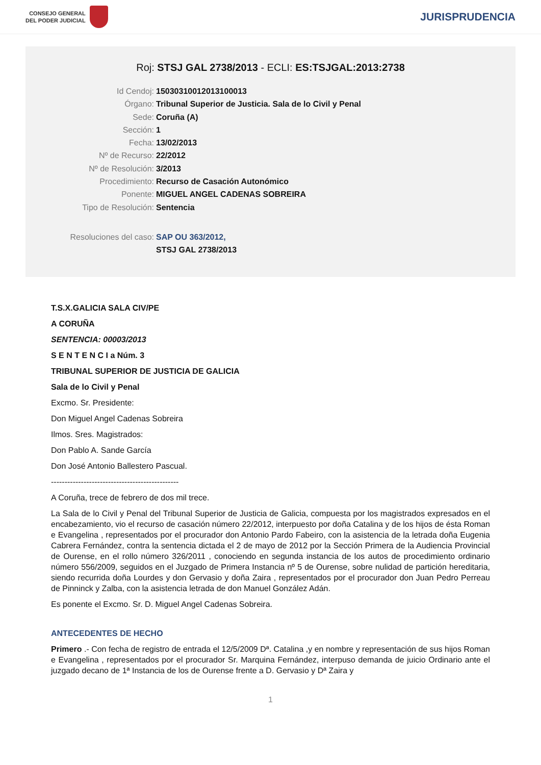CONSEJO GENERAL
DEL PODER JUDICIAL
JURISPRUDENCIA
Roj: STSJ GAL 2738/2013 - ECLI: ES:TSJGAL:2013:2738
Id Cendoj: 15030310012013100013
Órgano: Tribunal Superior de Justicia. Sala de lo Civil y Penal
Sede: Coruña (A)
Sección: 1
Fecha: 13/02/2013
Nº de Recurso: 22/2012
Nº de Resolución: 3/2013
Procedimiento: Recurso de Casación Autonómico
Ponente: MIGUEL ANGEL CADENAS SOBREIRA
Tipo de Resolución: Sentencia
Resoluciones del caso: SAP OU 363/2012,
STSJ GAL 2738/2013
T.S.X.GALICIA SALA CIV/PE
A CORUÑA
SENTENCIA: 00003/2013
S E N T E N C I a Núm. 3
TRIBUNAL SUPERIOR DE JUSTICIA DE GALICIA
Sala de lo Civil y Penal
Excmo. Sr. Presidente:
Don Miguel Angel Cadenas Sobreira
Ilmos. Sres. Magistrados:
Don Pablo A. Sande García
Don José Antonio Ballestero Pascual.
-----------------------------------------------
A Coruña, trece de febrero de dos mil trece.
La Sala de lo Civil y Penal del Tribunal Superior de Justicia de Galicia, compuesta por los magistrados expresados en el encabezamiento, vio el recurso de casación número 22/2012, interpuesto por doña Catalina y de los hijos de ésta Roman e Evangelina , representados por el procurador don Antonio Pardo Fabeiro, con la asistencia de la letrada doña Eugenia Cabrera Fernández, contra la sentencia dictada el 2 de mayo de 2012 por la Sección Primera de la Audiencia Provincial de Ourense, en el rollo número 326/2011 , conociendo en segunda instancia de los autos de procedimiento ordinario número 556/2009, seguidos en el Juzgado de Primera Instancia nº 5 de Ourense, sobre nulidad de partición hereditaria, siendo recurrida doña Lourdes y don Gervasio y doña Zaira , representados por el procurador don Juan Pedro Perreau de Pinninck y Zalba, con la asistencia letrada de don Manuel González Adán.
Es ponente el Excmo. Sr. D. Miguel Angel Cadenas Sobreira.
ANTECEDENTES DE HECHO
Primero .- Con fecha de registro de entrada el 12/5/2009 Dª. Catalina ,y en nombre y representación de sus hijos Roman e Evangelina , representados por el procurador Sr. Marquina Fernández, interpuso demanda de juicio Ordinario ante el juzgado decano de 1ª Instancia de los de Ourense frente a D. Gervasio y Dª Zaira y
1